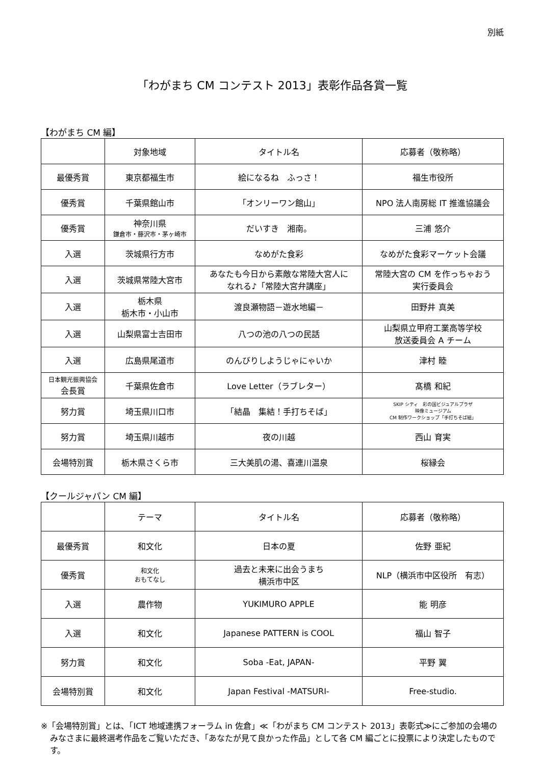別紙
「わがまち CM コンテスト 2013」表彰作品各賞一覧
【わがまち CM 編】
| | 対象地域 | タイトル名 | 応募者（敬称略） |
| --- | --- | --- | --- |
| 最優秀賞 | 東京都福生市 | 絵になるね ふっさ！ | 福生市役所 |
| 優秀賞 | 千葉県館山市 | 「オンリーワン館山」 | NPO 法人南房総 IT 推進協議会 |
| 優秀賞 | 神奈川県 鎌倉市・藤沢市・茅ヶ崎市 | だいすき 湘南。 | 三浦 悠介 |
| 入選 | 茨城県行方市 | なめがた食彩 | なめがた食彩マーケット会議 |
| 入選 | 茨城県常陸大宮市 | あなたも今日から素敵な常陸大宮人に なれる♪「常陸大宮弁講座」 | 常陸大宮の CM を作っちゃおう 実行委員会 |
| 入選 | 栃木県 栃木市・小山市 | 渡良瀬物語－遊水地編－ | 田野井 真美 |
| 入選 | 山梨県富士吉田市 | 八つの池の八つの民話 | 山梨県立甲府工業高等学校 放送委員会 A チーム |
| 入選 | 広島県尾道市 | のんびりしようじゃにゃいか | 津村 睦 |
| 日本観光振興協会 会長賞 | 千葉県佐倉市 | Love Letter（ラブレター） | 髙橋 和紀 |
| 努力賞 | 埼玉県川口市 | 「結晶 集結！手打ちそば」 | SKIP シティ 彩の国ビジュアルプラザ 映像ミュージアム CM 制作ワークショップ「手打ちそば組」 |
| 努力賞 | 埼玉県川越市 | 夜の川越 | 西山 育実 |
| 会場特別賞 | 栃木県さくら市 | 三大美肌の湯、喜連川温泉 | 桜縁会 |
【クールジャパン CM 編】
| | テーマ | タイトル名 | 応募者（敬称略） |
| --- | --- | --- | --- |
| 最優秀賞 | 和文化 | 日本の夏 | 佐野 亜紀 |
| 優秀賞 | 和文化 おもてなし | 過去と未来に出会うまち 横浜市中区 | NLP（横浜市中区役所 有志） |
| 入選 | 農作物 | YUKIMURO APPLE | 能 明彦 |
| 入選 | 和文化 | Japanese PATTERN is COOL | 福山 智子 |
| 努力賞 | 和文化 | Soba -Eat, JAPAN- | 平野 翼 |
| 会場特別賞 | 和文化 | Japan Festival -MATSURI- | Free-studio. |
※「会場特別賞」とは、「ICT 地域連携フォーラム in 佐倉」≪「わがまち CM コンテスト 2013」表彰式≫にご参加の会場のみなさまに最終選考作品をご覧いただき、「あなたが見て良かった作品」として各 CM 編ごとに投票により決定したものです。